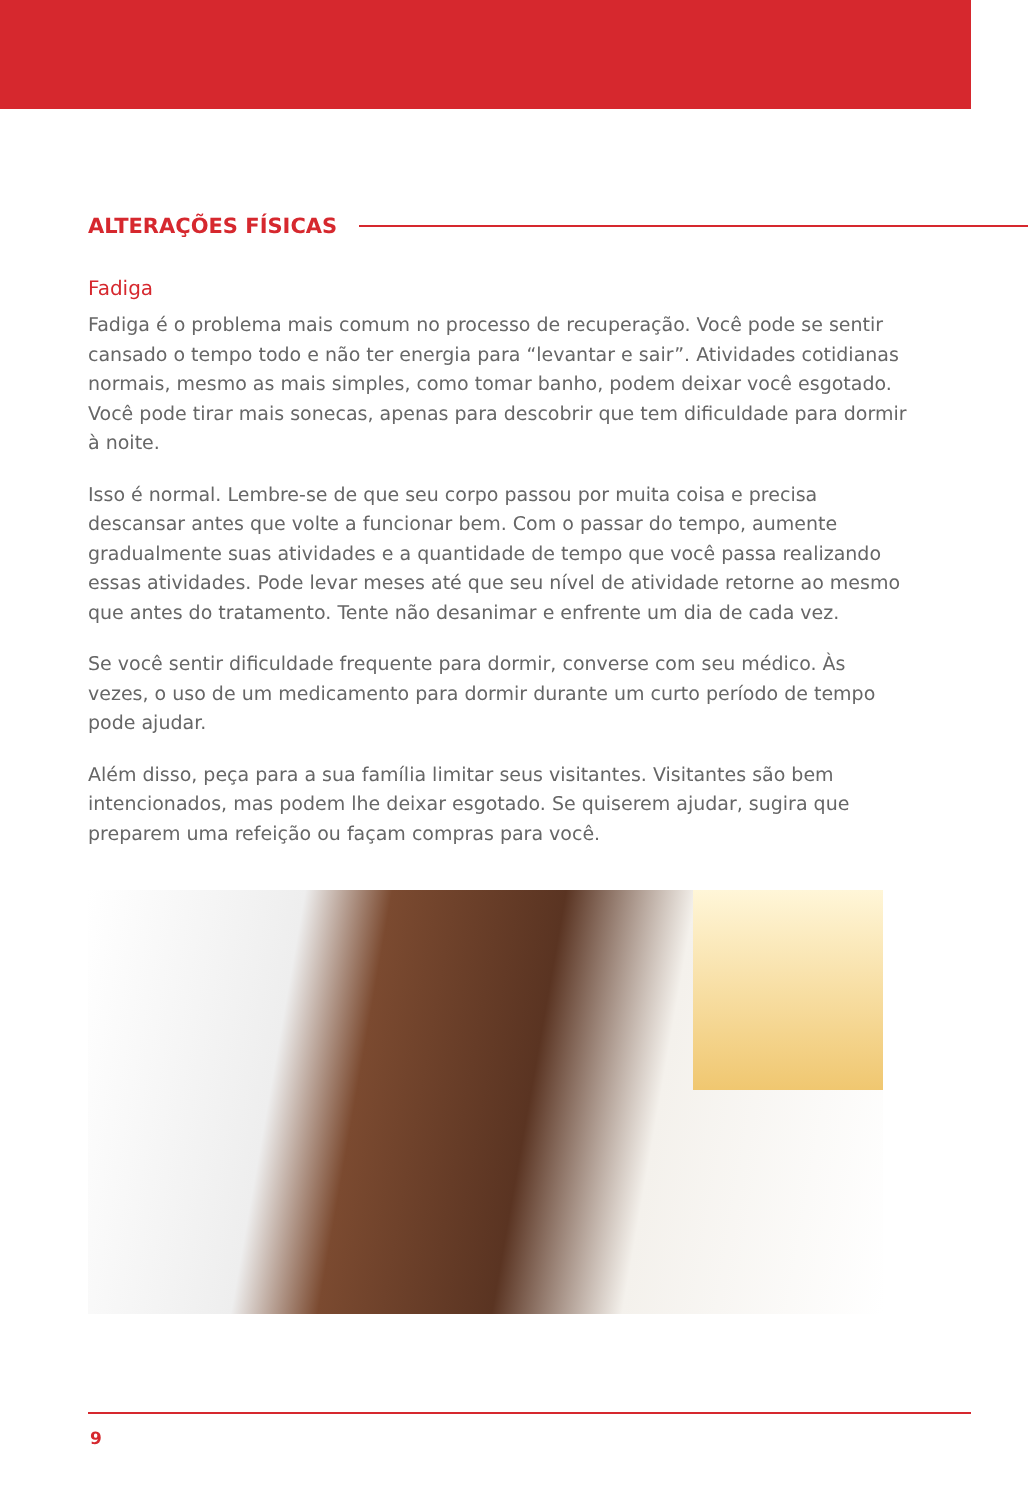ALTERAÇÕES FÍSICAS
Fadiga
Fadiga é o problema mais comum no processo de recuperação. Você pode se sentir cansado o tempo todo e não ter energia para “levantar e sair”. Atividades cotidianas normais, mesmo as mais simples, como tomar banho, podem deixar você esgotado. Você pode tirar mais sonecas, apenas para descobrir que tem dificuldade para dormir à noite.
Isso é normal. Lembre-se de que seu corpo passou por muita coisa e precisa descansar antes que volte a funcionar bem. Com o passar do tempo, aumente gradualmente suas atividades e a quantidade de tempo que você passa realizando essas atividades. Pode levar meses até que seu nível de atividade retorne ao mesmo que antes do tratamento. Tente não desanimar e enfrente um dia de cada vez.
Se você sentir dificuldade frequente para dormir, converse com seu médico. Às vezes, o uso de um medicamento para dormir durante um curto período de tempo pode ajudar.
Além disso, peça para a sua família limitar seus visitantes. Visitantes são bem intencionados, mas podem lhe deixar esgotado. Se quiserem ajudar, sugira que preparem uma refeição ou façam compras para você.
9